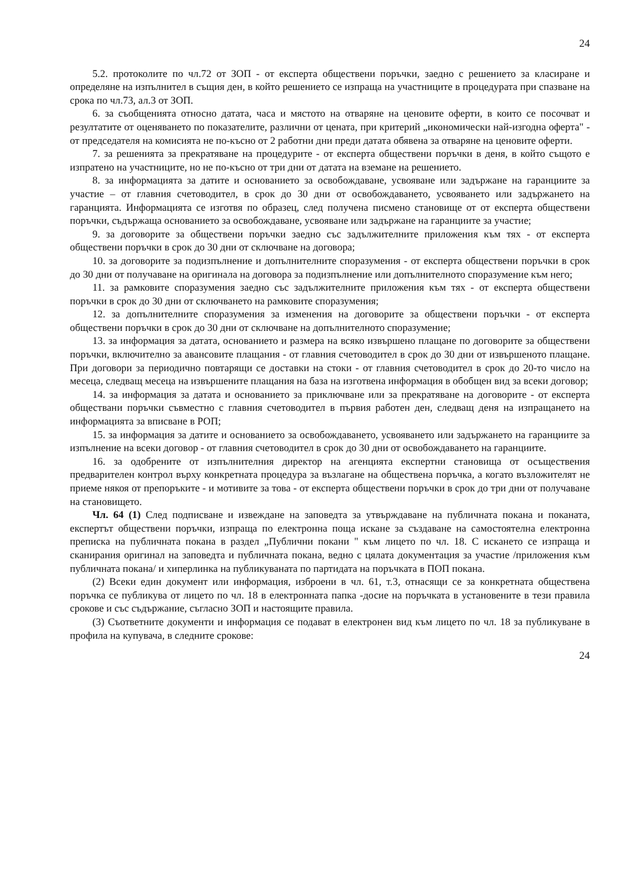24
5.2. протоколите по чл.72 от ЗОП - от експерта обществени поръчки, заедно с решението за класиране и определяне на изпълнител в същия ден, в който решението се изпраща на участниците в процедурата при спазване на срока по чл.73, ал.3 от ЗОП.
6. за съобщенията относно датата, часа и мястото на отваряне на ценовите оферти, в които се посочват и резултатите от оценяването по показателите, различни от цената, при критерий „икономически най-изгодна оферта" - от председателя на комисията не по-късно от 2 работни дни преди датата обявена за отваряне на ценовите оферти.
7. за решенията за прекратяване на процедурите - от експерта обществени поръчки в деня, в който същото е изпратено на участниците, но не по-късно от три дни от датата на вземане на решението.
8. за информацията за датите и основанието за освобождаване, усвояване или задържане на гаранциите за участие – от главния счетоводител, в срок до 30 дни от освобождаването, усвояването или задържането на гаранцията. Информацията се изготвя по образец, след получена писмено становище от от експерта обществени поръчки, съдържаща основанието за освобождаване, усвояване или задържане на гаранциите за участие;
9. за договорите за обществени поръчки заедно със задължителните приложения към тях - от експерта обществени поръчки в срок до 30 дни от сключване на договора;
10. за договорите за подизпълнение и допълнителните споразумения - от експерта обществени поръчки в срок до 30 дни от получаване на оригинала на договора за подизпълнение или допълнителното споразумение към него;
11. за рамковите споразумения заедно със задължителните приложения към тях - от експерта обществени поръчки в срок до 30 дни от сключването на рамковите споразумения;
12. за допълнителните споразумения за изменения на договорите за обществени поръчки - от експерта обществени поръчки в срок до 30 дни от сключване на допълнителното споразумение;
13. за информация за датата, основанието и размера на всяко извършено плащане по договорите за обществени поръчки, включително за авансовите плащания - от главния счетоводител в срок до 30 дни от извършеното плащане. При договори за периодично повтарящи се доставки на стоки - от главния счетоводител в срок до 20-то число на месеца, следващ месеца на извършените плащания на база на изготвена информация в обобщен вид за всеки договор;
14. за информация за датата и основанието за приключване или за прекратяване на договорите - от експерта обществани поръчки съвместно с главния счетоводител в първия работен ден, следващ деня на изпращането на информацията за вписване в РОП;
15. за информация за датите и основанието за освобождаването, усвояването или задържането на гаранциите за изпълнение на всеки договор - от главния счетоводител в срок до 30 дни от освобождаването на гаранциите.
16. за одобрените от изпълнителния директор на агенцията експертни становища от осъществения предварителен контрол върху конкретната процедура за възлагане на обществена поръчка, а когато възложителят не приеме някоя от препоръките - и мотивите за това - от експерта обществени поръчки в срок до три дни от получаване на становището.
Чл. 64 (1) След подписване и извеждане на заповедта за утвърждаване на публичната покана и поканата, експертът обществени поръчки, изпраща по електронна поща искане за създаване на самостоятелна електронна преписка на публичната покана в раздел „Публични покани " към лицето по чл. 18. С искането се изпраща и сканирания оригинал на заповедта и публичната покана, ведно с цялата документация за участие /приложения към публичната покана/ и хиперлинка на публикуваната по партидата на поръчката в ПОП покана.
(2) Всеки един документ или информация, изброени в чл. 61, т.3, отнасящи се за конкретната обществена поръчка се публикува от лицето по чл. 18 в електронната папка -досие на поръчката в установените в тези правила срокове и със съдържание, съгласно ЗОП и настоящите правила.
(3) Съответните документи и информация се подават в електронен вид към лицето по чл. 18 за публикуване в профила на купувача, в следните срокове:
24